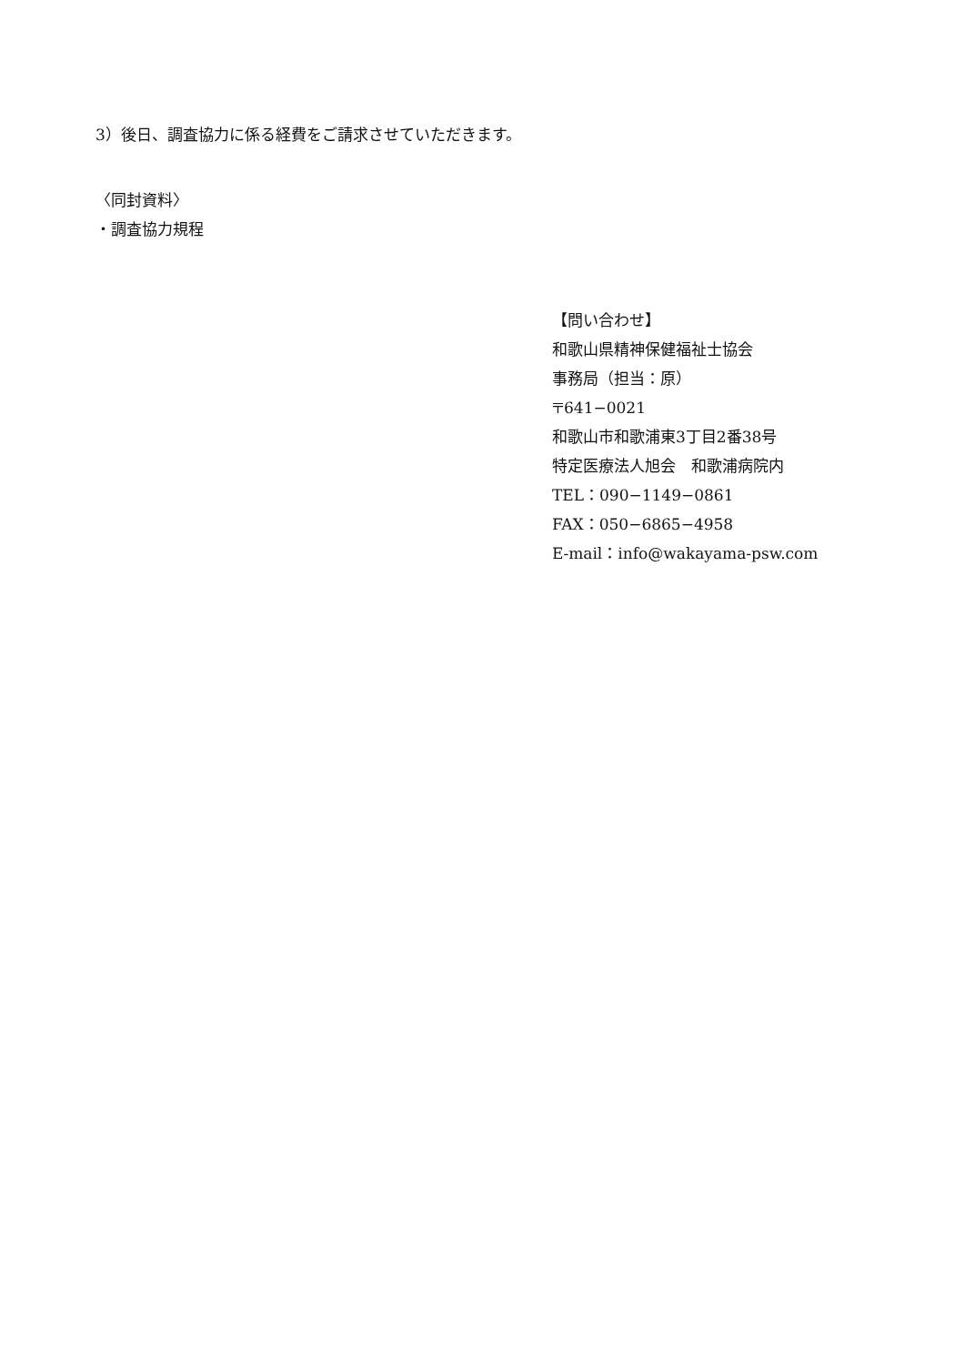3）後日、調査協力に係る経費をご請求させていただきます。
〈同封資料〉
・調査協力規程
【問い合わせ】
和歌山県精神保健福祉士協会
事務局（担当：原）
〒641−0021
和歌山市和歌浦東3丁目2番38号
特定医療法人旭会　和歌浦病院内
TEL：090−1149−0861
FAX：050−6865−4958
E‐mail：info@wakayama-psw.com